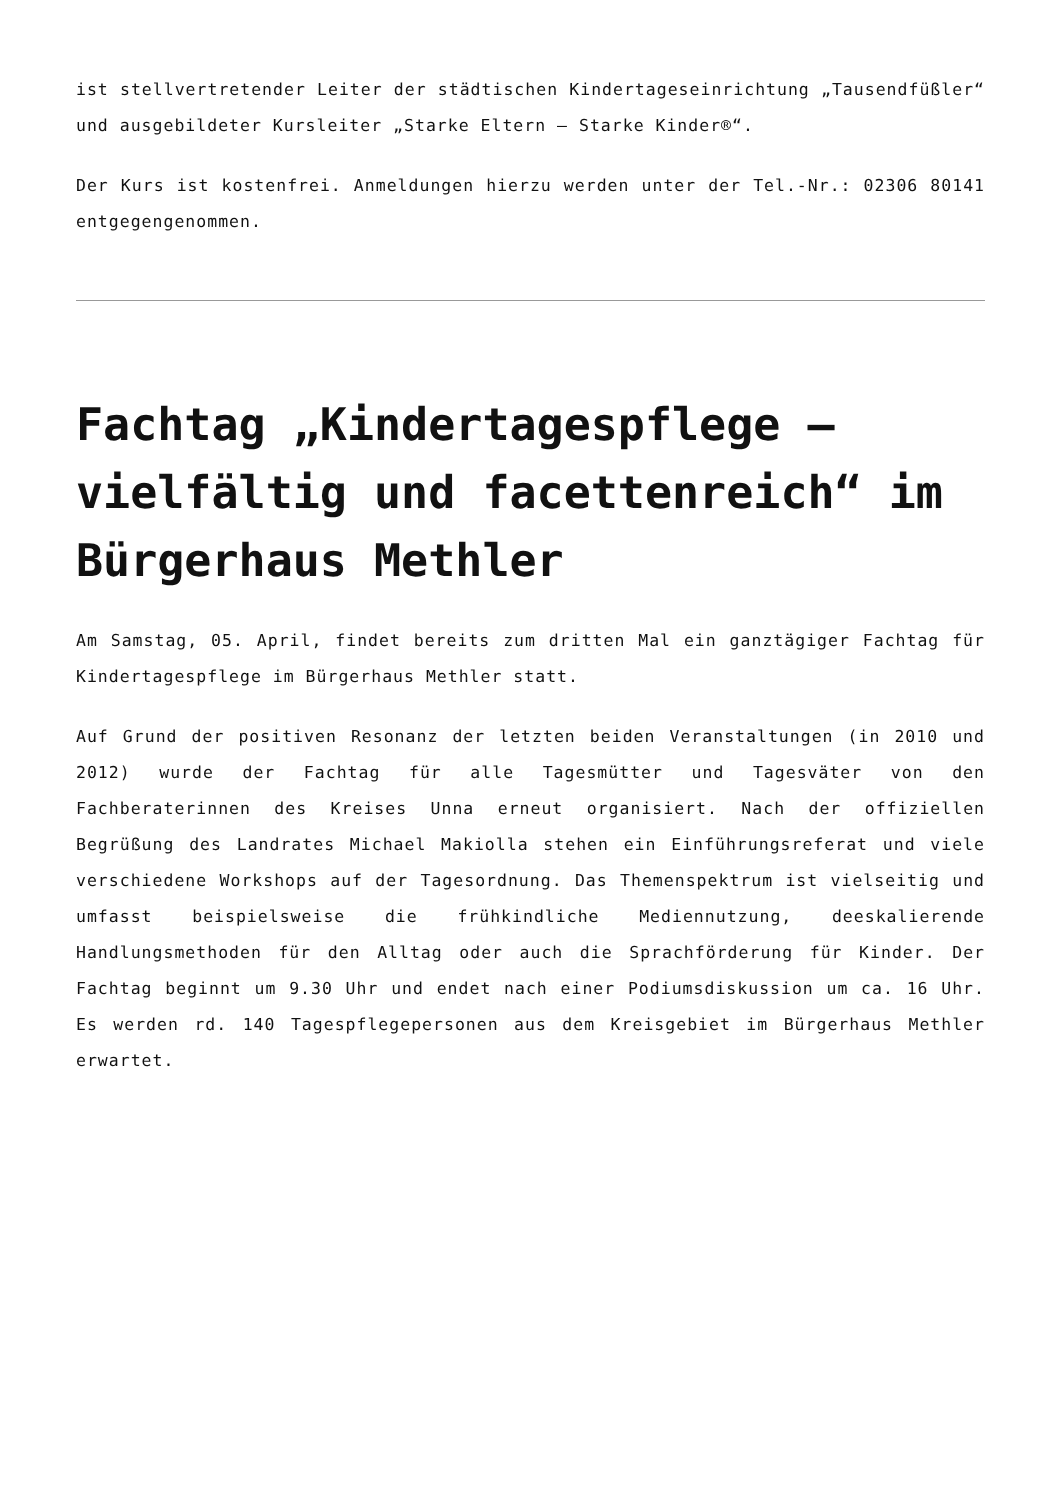ist stellvertretender Leiter der städtischen Kindertageseinrichtung „Tausendfüßler“ und ausgebildeter Kursleiter „Starke Eltern – Starke Kinder®“.
Der Kurs ist kostenfrei. Anmeldungen hierzu werden unter der Tel.-Nr.: 02306 80141 entgegengenommen.
Fachtag „Kindertagespflege – vielfältig und facettenreich“ im Bürgerhaus Methler
Am Samstag, 05. April, findet bereits zum dritten Mal ein ganztägiger Fachtag für Kindertagespflege im Bürgerhaus Methler statt.
Auf Grund der positiven Resonanz der letzten beiden Veranstaltungen (in 2010 und 2012) wurde der Fachtag für alle Tagesmütter und Tagesväter von den Fachberaterinnen des Kreises Unna erneut organisiert. Nach der offiziellen Begrüßung des Landrates Michael Makiolla stehen ein Einführungsreferat und viele verschiedene Workshops auf der Tagesordnung. Das Themenspektrum ist vielseitig und umfasst beispielsweise die frühkindliche Mediennutzung, deeskalierende Handlungsmethoden für den Alltag oder auch die Sprachförderung für Kinder. Der Fachtag beginnt um 9.30 Uhr und endet nach einer Podiumsdiskussion um ca. 16 Uhr. Es werden rd. 140 Tagespflegepersonen aus dem Kreisgebiet im Bürgerhaus Methler erwartet.